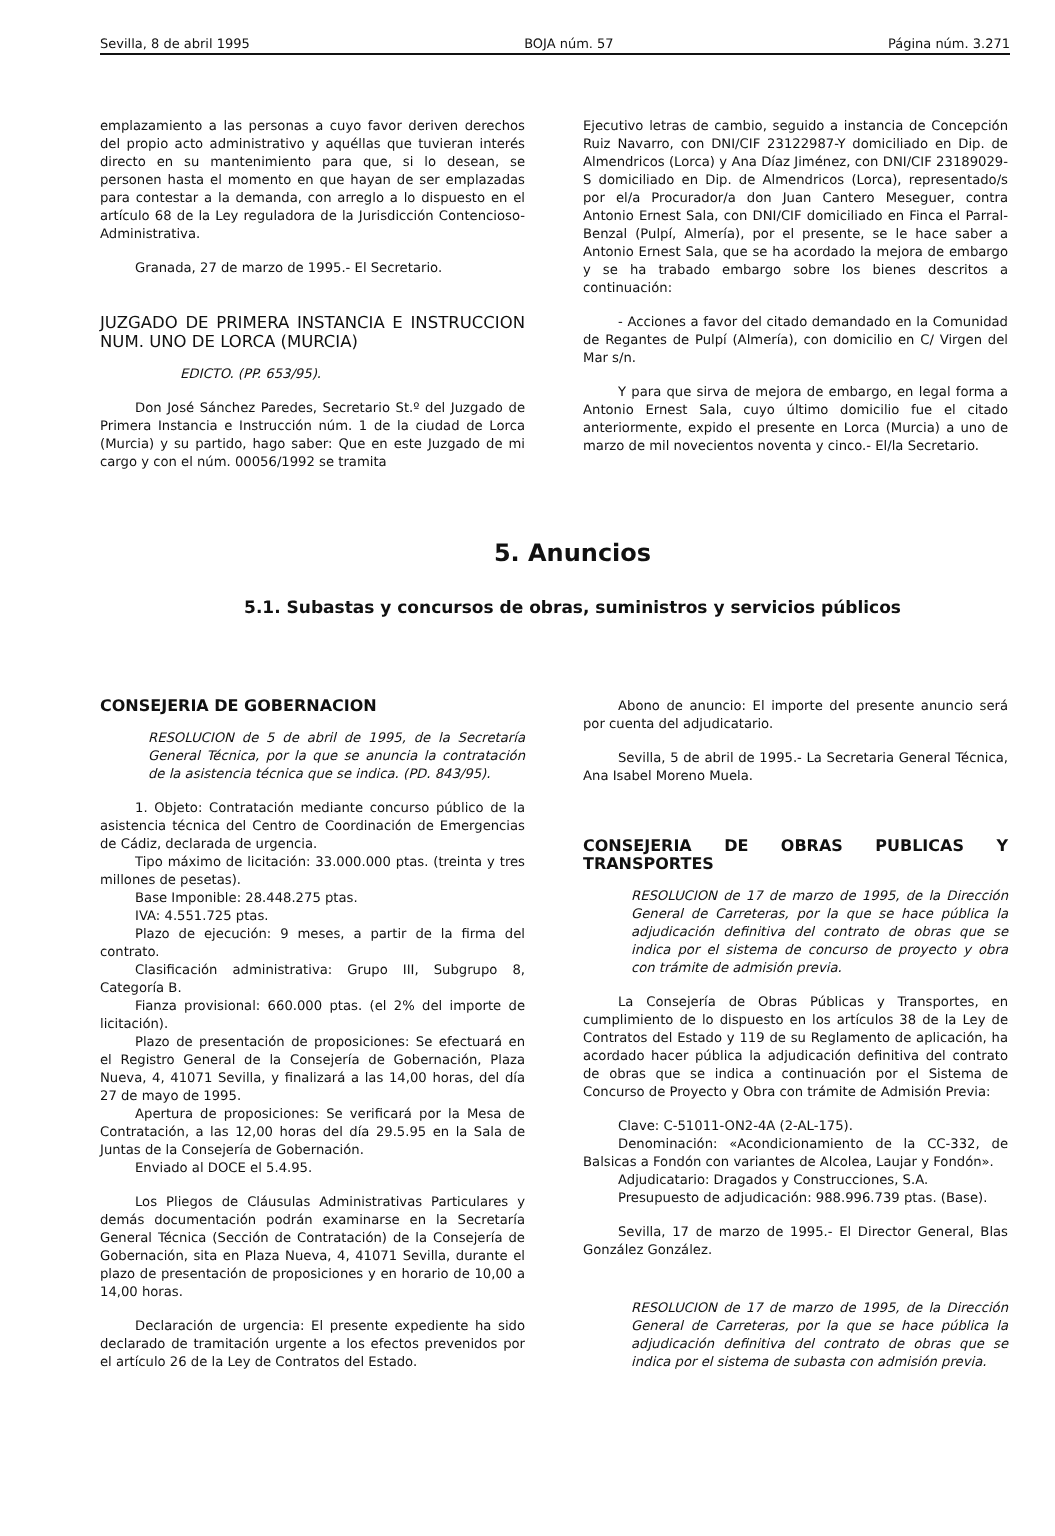Sevilla, 8 de abril 1995 BOJA núm. 57 Página núm. 3.271
emplazamiento a las personas a cuyo favor deriven derechos del propio acto administrativo y aquéllas que tuvieran interés directo en su mantenimiento para que, si lo desean, se personen hasta el momento en que hayan de ser emplazadas para contestar a la demanda, con arreglo a lo dispuesto en el artículo 68 de la Ley reguladora de la Jurisdicción Contencioso-Administrativa.
Granada, 27 de marzo de 1995.- El Secretario.
JUZGADO DE PRIMERA INSTANCIA E INSTRUCCION NUM. UNO DE LORCA (MURCIA)
EDICTO. (PP. 653/95).
Don José Sánchez Paredes, Secretario St.º del Juzgado de Primera Instancia e Instrucción núm. 1 de la ciudad de Lorca (Murcia) y su partido, hago saber: Que en este Juzgado de mi cargo y con el núm. 00056/1992 se tramita
Ejecutivo letras de cambio, seguido a instancia de Concepción Ruiz Navarro, con DNI/CIF 23122987-Y domiciliado en Dip. de Almendricos (Lorca) y Ana Díaz Jiménez, con DNI/CIF 23189029-S domiciliado en Dip. de Almendricos (Lorca), representado/s por el/a Procurador/a don Juan Cantero Meseguer, contra Antonio Ernest Sala, con DNI/CIF domiciliado en Finca el Parral-Benzal (Pulpí, Almería), por el presente, se le hace saber a Antonio Ernest Sala, que se ha acordado la mejora de embargo y se ha trabado embargo sobre los bienes descritos a continuación:
- Acciones a favor del citado demandado en la Comunidad de Regantes de Pulpí (Almería), con domicilio en C/ Virgen del Mar s/n.
Y para que sirva de mejora de embargo, en legal forma a Antonio Ernest Sala, cuyo último domicilio fue el citado anteriormente, expido el presente en Lorca (Murcia) a uno de marzo de mil novecientos noventa y cinco.- El/la Secretario.
5. Anuncios
5.1. Subastas y concursos de obras, suministros y servicios públicos
CONSEJERIA DE GOBERNACION
RESOLUCION de 5 de abril de 1995, de la Secretaría General Técnica, por la que se anuncia la contratación de la asistencia técnica que se indica. (PD. 843/95).
1. Objeto: Contratación mediante concurso público de la asistencia técnica del Centro de Coordinación de Emergencias de Cádiz, declarada de urgencia.
Tipo máximo de licitación: 33.000.000 ptas. (treinta y tres millones de pesetas).
Base Imponible: 28.448.275 ptas.
IVA: 4.551.725 ptas.
Plazo de ejecución: 9 meses, a partir de la firma del contrato.
Clasificación administrativa: Grupo III, Subgrupo 8, Categoría B.
Fianza provisional: 660.000 ptas. (el 2% del importe de licitación).
Plazo de presentación de proposiciones: Se efectuará en el Registro General de la Consejería de Gobernación, Plaza Nueva, 4, 41071 Sevilla, y finalizará a las 14,00 horas, del día 27 de mayo de 1995.
Apertura de proposiciones: Se verificará por la Mesa de Contratación, a las 12,00 horas del día 29.5.95 en la Sala de Juntas de la Consejería de Gobernación.
Enviado al DOCE el 5.4.95.
Los Pliegos de Cláusulas Administrativas Particulares y demás documentación podrán examinarse en la Secretaría General Técnica (Sección de Contratación) de la Consejería de Gobernación, sita en Plaza Nueva, 4, 41071 Sevilla, durante el plazo de presentación de proposiciones y en horario de 10,00 a 14,00 horas.
Declaración de urgencia: El presente expediente ha sido declarado de tramitación urgente a los efectos prevenidos por el artículo 26 de la Ley de Contratos del Estado.
Abono de anuncio: El importe del presente anuncio será por cuenta del adjudicatario.
Sevilla, 5 de abril de 1995.- La Secretaria General Técnica, Ana Isabel Moreno Muela.
CONSEJERIA DE OBRAS PUBLICAS Y TRANSPORTES
RESOLUCION de 17 de marzo de 1995, de la Dirección General de Carreteras, por la que se hace pública la adjudicación definitiva del contrato de obras que se indica por el sistema de concurso de proyecto y obra con trámite de admisión previa.
La Consejería de Obras Públicas y Transportes, en cumplimiento de lo dispuesto en los artículos 38 de la Ley de Contratos del Estado y 119 de su Reglamento de aplicación, ha acordado hacer pública la adjudicación definitiva del contrato de obras que se indica a continuación por el Sistema de Concurso de Proyecto y Obra con trámite de Admisión Previa:
Clave: C-51011-ON2-4A (2-AL-175).
Denominación: «Acondicionamiento de la CC-332, de Balsicas a Fondón con variantes de Alcolea, Laujar y Fondón».
Adjudicatario: Dragados y Construcciones, S.A.
Presupuesto de adjudicación: 988.996.739 ptas. (Base).
Sevilla, 17 de marzo de 1995.- El Director General, Blas González González.
RESOLUCION de 17 de marzo de 1995, de la Dirección General de Carreteras, por la que se hace pública la adjudicación definitiva del contrato de obras que se indica por el sistema de subasta con admisión previa.